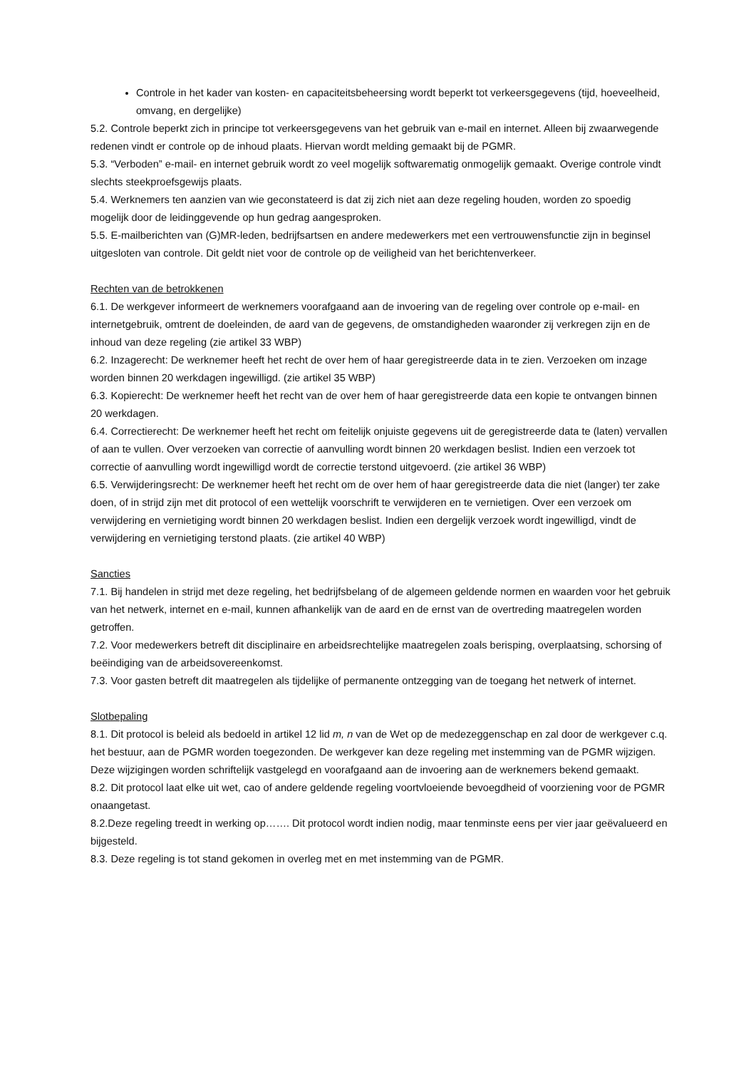Controle in het kader van kosten- en capaciteitsbeheersing wordt beperkt tot verkeersgegevens (tijd, hoeveelheid, omvang, en dergelijke)
5.2. Controle beperkt zich in principe tot verkeersgegevens van het gebruik van e-mail en internet. Alleen bij zwaarwegende redenen vindt er controle op de inhoud plaats. Hiervan wordt melding gemaakt bij de PGMR.
5.3. “Verboden” e-mail- en internet gebruik wordt zo veel mogelijk softwarematig onmogelijk gemaakt. Overige controle vindt slechts steekproefsgewijs plaats.
5.4. Werknemers ten aanzien van wie geconstateerd is dat zij zich niet aan deze regeling houden, worden zo spoedig mogelijk door de leidinggevende op hun gedrag aangesproken.
5.5. E-mailberichten van (G)MR-leden, bedrijfsartsen en andere medewerkers met een vertrouwensfunctie zijn in beginsel uitgesloten van controle. Dit geldt niet voor de controle op de veiligheid van het berichtenverkeer.
Rechten van de betrokkenen
6.1. De werkgever informeert de werknemers voorafgaand aan de invoering van de regeling over controle op e-mail- en internetgebruik, omtrent de doeleinden, de aard van de gegevens, de omstandigheden waaronder zij verkregen zijn en de inhoud van deze regeling (zie artikel 33 WBP)
6.2. Inzagerecht: De werknemer heeft het recht de over hem of haar geregistreerde data in te zien. Verzoeken om inzage worden binnen 20 werkdagen ingewilligd. (zie artikel 35 WBP)
6.3. Kopierecht: De werknemer heeft het recht van de over hem of haar geregistreerde data een kopie te ontvangen binnen 20 werkdagen.
6.4. Correctierecht: De werknemer heeft het recht om feitelijk onjuiste gegevens uit de geregistreerde data te (laten) vervallen of aan te vullen. Over verzoeken van correctie of aanvulling wordt binnen 20 werkdagen beslist. Indien een verzoek tot correctie of aanvulling wordt ingewilligd wordt de correctie terstond uitgevoerd. (zie artikel 36 WBP)
6.5. Verwijderingsrecht: De werknemer heeft het recht om de over hem of haar geregistreerde data die niet (langer) ter zake doen, of in strijd zijn met dit protocol of een wettelijk voorschrift te verwijderen en te vernietigen. Over een verzoek om verwijdering en vernietiging wordt binnen 20 werkdagen beslist. Indien een dergelijk verzoek wordt ingewilligd, vindt de verwijdering en vernietiging terstond plaats. (zie artikel 40 WBP)
Sancties
7.1. Bij handelen in strijd met deze regeling, het bedrijfsbelang of de algemeen geldende normen en waarden voor het gebruik van het netwerk, internet en e-mail, kunnen afhankelijk van de aard en de ernst van de overtreding maatregelen worden getroffen.
7.2. Voor medewerkers betreft dit disciplinaire en arbeidsrechtelijke maatregelen zoals berisping, overplaatsing, schorsing of beëindiging van de arbeidsovereenkomst.
7.3. Voor gasten betreft dit maatregelen als tijdelijke of permanente ontzegging van de toegang het netwerk of internet.
Slotbepaling
8.1. Dit protocol is beleid als bedoeld in artikel 12 lid m, n van de Wet op de medezeggenschap en zal door de werkgever c.q. het bestuur, aan de PGMR worden toegezonden. De werkgever kan deze regeling met instemming van de PGMR wijzigen. Deze wijzigingen worden schriftelijk vastgelegd en voorafgaand aan de invoering aan de werknemers bekend gemaakt.
8.2. Dit protocol laat elke uit wet, cao of andere geldende regeling voortvloeiende bevoegdheid of voorziening voor de PGMR onaangetast.
8.2.Deze regeling treedt in werking op……. Dit protocol wordt indien nodig, maar tenminste eens per vier jaar geëvalueerd en bijgesteld.
8.3. Deze regeling is tot stand gekomen in overleg met en met instemming van de PGMR.